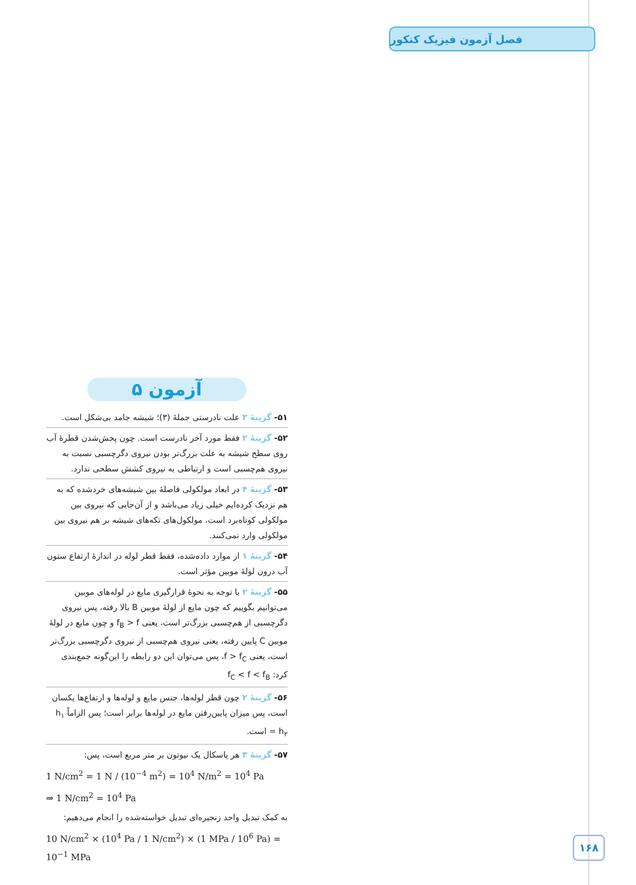فصل آزمون فیزیک کنکور
آزمون ۵
۵۱- گزینهٔ ۳ علت نادرستی جملهٔ (۳)؛ شیشه جامد بی‌شکل است.
۵۲- گزینهٔ ۲ فقط مورد آخر نادرست است. چون پخش‌شدن قطرهٔ آب روی سطح شیشه به علت بزرگ‌تر بودن نیروی دگرچسبی نسبت به نیروی هم‌چسبی است و ارتباطی به نیروی کشش سطحی ندارد.
۵۳- گزینهٔ ۴ در ابعاد مولکولی فاصلهٔ بین شیشه‌های خردشده که به هم نزدیک کرده‌ایم خیلی زیاد می‌باشد و از آن‌جایی که نیروی بین مولکولی کوتاه‌برد است، مولکول‌های تکه‌های شیشه بر هم نیروی بین مولکولی وارد نمی‌کنند.
۵۴- گزینهٔ ۱ از موارد داده‌شده، فقط قطر لوله در اندازهٔ ارتفاع ستون آب درون لولهٔ موبین مؤثر است.
۵۵- گزینهٔ ۲ با توجه به نحوهٔ قرارگیری مایع در لوله‌های موبین می‌توانیم بگوییم که چون مایع از لولهٔ موبین B بالا رفته، پس نیروی دگرچسبی از هم‌چسبی بزرگ‌تر است، یعنی f<sub>B</sub> > f و چون مایع در لولهٔ موبین C پایین رفته، یعنی نیروی هم‌چسبی از نیروی دگرچسبی بزرگ‌تر است، یعنی f > f<sub>C</sub>، پس می‌توان این دو رابطه را این‌گونه جمع‌بندی کرد: f<sub>C</sub> < f < f<sub>B</sub>
۵۶- گزینهٔ ۲ چون قطر لوله‌ها، جنس مایع و لوله‌ها و ارتفاع‌ها یکسان است، پس میزان پایین‌رفتن مایع در لوله‌ها برابر است؛ پس الزاماً h<sub>۱</sub> = h<sub>۲</sub> است.
۵۷- گزینهٔ ۳ هر پاسکال یک نیوتون بر متر مربع است، پس:
1 N/cm<sup>2</sup> = 1 N / (10<sup>−4</sup> m<sup>2</sup>) = 10<sup>4</sup> N/m<sup>2</sup> = 10<sup>4</sup> Pa
⇒ 1 N/cm<sup>2</sup> = 10<sup>4</sup> Pa
به کمک تبدیل واحد زنجیره‌ای تبدیل خواسته‌شده را انجام می‌دهیم:
10 N/cm<sup>2</sup> × (10<sup>4</sup> Pa / 1 N/cm<sup>2</sup>) × (1 MPa / 10<sup>6</sup> Pa) = 10<sup>−1</sup> MPa
۱۶۸